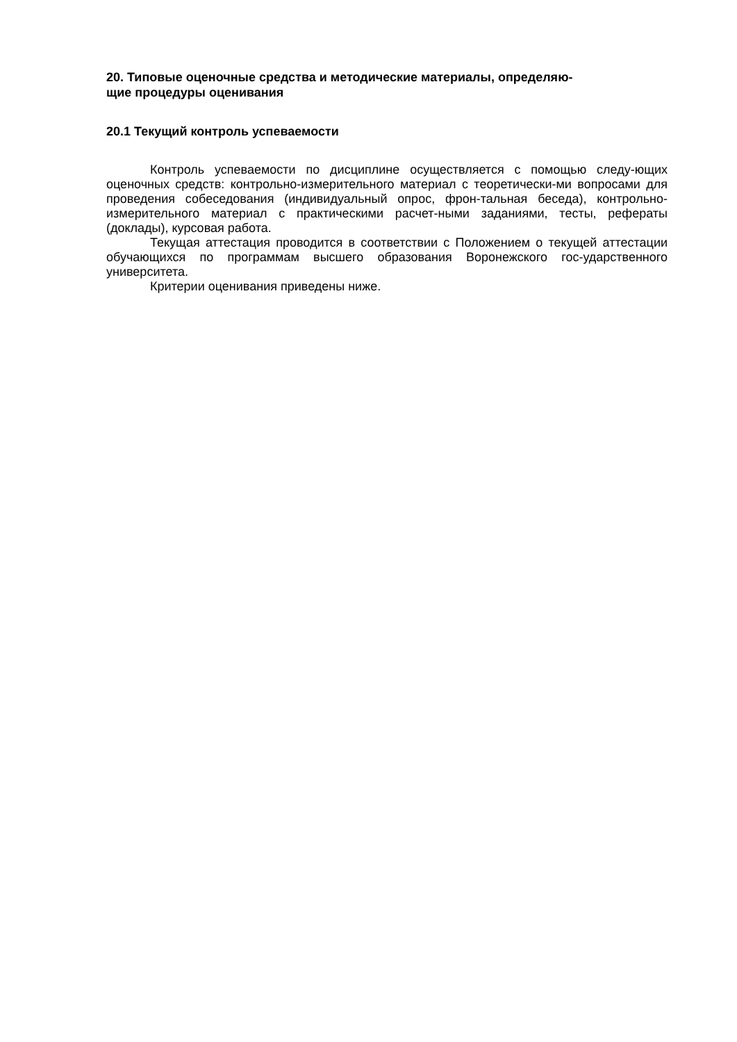20. Типовые оценочные средства и методические материалы, определяю-
щие процедуры оценивания
20.1 Текущий контроль успеваемости
Контроль успеваемости по дисциплине осуществляется с помощью следу-ющих оценочных средств: контрольно-измерительного материал с теоретически-ми вопросами для проведения собеседования (индивидуальный опрос, фрон-тальная беседа), контрольно-измерительного материал с практическими расчет-ными заданиями, тесты, рефераты (доклады), курсовая работа.
Текущая аттестация проводится в соответствии с Положением о текущей аттестации обучающихся по программам высшего образования Воронежского гос-ударственного университета.
Критерии оценивания приведены ниже.